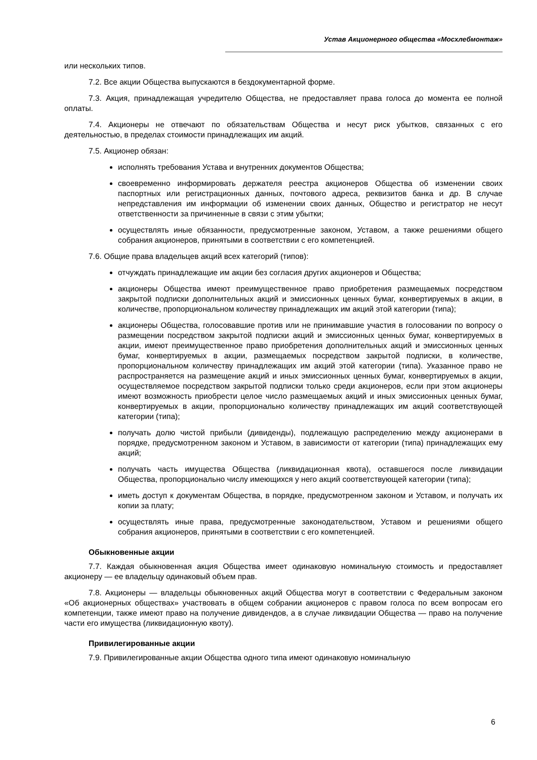Устав Акционерного общества «Мосхлебмонтаж»
или нескольких типов.
7.2. Все акции Общества выпускаются в бездокументарной форме.
7.3. Акция, принадлежащая учредителю Общества, не предоставляет права голоса до момента ее полной оплаты.
7.4. Акционеры не отвечают по обязательствам Общества и несут риск убытков, связанных с его деятельностью, в пределах стоимости принадлежащих им акций.
7.5. Акционер обязан:
исполнять требования Устава и внутренних документов Общества;
своевременно информировать держателя реестра акционеров Общества об изменении своих паспортных или регистрационных данных, почтового адреса, реквизитов банка и др. В случае непредставления им информации об изменении своих данных, Общество и регистратор не несут ответственности за причиненные в связи с этим убытки;
осуществлять иные обязанности, предусмотренные законом, Уставом, а также решениями общего собрания акционеров, принятыми в соответствии с его компетенцией.
7.6. Общие права владельцев акций всех категорий (типов):
отчуждать принадлежащие им акции без согласия других акционеров и Общества;
акционеры Общества имеют преимущественное право приобретения размещаемых посредством закрытой подписки дополнительных акций и эмиссионных ценных бумаг, конвертируемых в акции, в количестве, пропорциональном количеству принадлежащих им акций этой категории (типа);
акционеры Общества, голосовавшие против или не принимавшие участия в голосовании по вопросу о размещении посредством закрытой подписки акций и эмиссионных ценных бумаг, конвертируемых в акции, имеют преимущественное право приобретения дополнительных акций и эмиссионных ценных бумаг, конвертируемых в акции, размещаемых посредством закрытой подписки, в количестве, пропорциональном количеству принадлежащих им акций этой категории (типа). Указанное право не распространяется на размещение акций и иных эмиссионных ценных бумаг, конвертируемых в акции, осуществляемое посредством закрытой подписки только среди акционеров, если при этом акционеры имеют возможность приобрести целое число размещаемых акций и иных эмиссионных ценных бумаг, конвертируемых в акции, пропорционально количеству принадлежащих им акций соответствующей категории (типа);
получать долю чистой прибыли (дивиденды), подлежащую распределению между акционерами в порядке, предусмотренном законом и Уставом, в зависимости от категории (типа) принадлежащих ему акций;
получать часть имущества Общества (ликвидационная квота), оставшегося после ликвидации Общества, пропорционально числу имеющихся у него акций соответствующей категории (типа);
иметь доступ к документам Общества, в порядке, предусмотренном законом и Уставом, и получать их копии за плату;
осуществлять иные права, предусмотренные законодательством, Уставом и решениями общего собрания акционеров, принятыми в соответствии с его компетенцией.
Обыкновенные акции
7.7. Каждая обыкновенная акция Общества имеет одинаковую номинальную стоимость и предоставляет акционеру — ее владельцу одинаковый объем прав.
7.8. Акционеры — владельцы обыкновенных акций Общества могут в соответствии с Федеральным законом «Об акционерных обществах» участвовать в общем собрании акционеров с правом голоса по всем вопросам его компетенции, также имеют право на получение дивидендов, а в случае ликвидации Общества — право на получение части его имущества (ликвидационную квоту).
Привилегированные акции
7.9. Привилегированные акции Общества одного типа имеют одинаковую номинальную
6